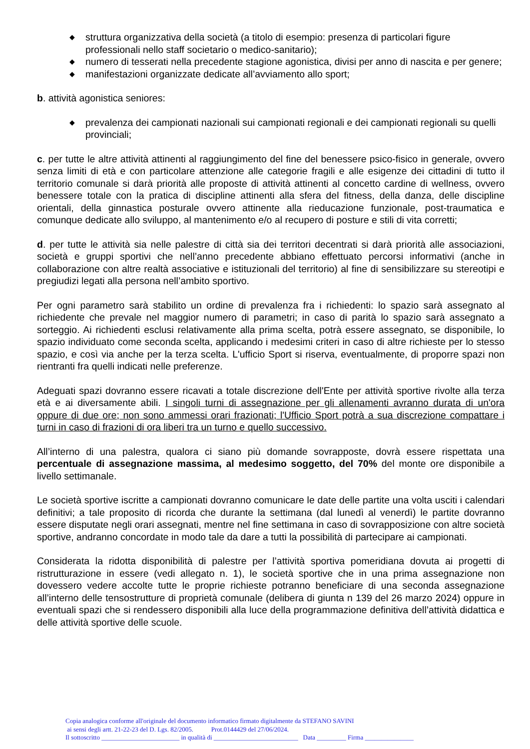◆ struttura organizzativa della società (a titolo di esempio: presenza di particolari figure professionali nello staff societario o medico-sanitario);
◆ numero di tesserati nella precedente stagione agonistica, divisi per anno di nascita e per genere;
◆ manifestazioni organizzate dedicate all’avviamento allo sport;
b. attività agonistica seniores:
◆ prevalenza dei campionati nazionali sui campionati regionali e dei campionati regionali su quelli provinciali;
c. per tutte le altre attività attinenti al raggiungimento del fine del benessere psico-fisico in generale, ovvero senza limiti di età e con particolare attenzione alle categorie fragili e alle esigenze dei cittadini di tutto il territorio comunale si darà priorità alle proposte di attività attinenti al concetto cardine di wellness, ovvero benessere totale con la pratica di discipline attinenti alla sfera del fitness, della danza, delle discipline orientali, della ginnastica posturale ovvero attinente alla rieducazione funzionale, post-traumatica e comunque dedicate allo sviluppo, al mantenimento e/o al recupero di posture e stili di vita corretti;
d. per tutte le attività sia nelle palestre di città sia dei territori decentrati si darà priorità alle associazioni, società e gruppi sportivi che nell’anno precedente abbiano effettuato percorsi informativi (anche in collaborazione con altre realtà associative e istituzionali del territorio) al fine di sensibilizzare su stereotipi e pregiudizi legati alla persona nell’ambito sportivo.
Per ogni parametro sarà stabilito un ordine di prevalenza fra i richiedenti: lo spazio sarà assegnato al richiedente che prevale nel maggior numero di parametri; in caso di parità lo spazio sarà assegnato a sorteggio. Ai richiedenti esclusi relativamente alla prima scelta, potrà essere assegnato, se disponibile, lo spazio individuato come seconda scelta, applicando i medesimi criteri in caso di altre richieste per lo stesso spazio, e così via anche per la terza scelta. L'ufficio Sport si riserva, eventualmente, di proporre spazi non rientranti fra quelli indicati nelle preferenze.
Adeguati spazi dovranno essere ricavati a totale discrezione dell'Ente per attività sportive rivolte alla terza età e ai diversamente abili. I singoli turni di assegnazione per gli allenamenti avranno durata di un'ora oppure di due ore; non sono ammessi orari frazionati; l'Ufficio Sport potrà a sua discrezione compattare i turni in caso di frazioni di ora liberi tra un turno e quello successivo.
All’interno di una palestra, qualora ci siano più domande sovrapposte, dovrà essere rispettata una percentuale di assegnazione massima, al medesimo soggetto, del 70% del monte ore disponibile a livello settimanale.
Le società sportive iscritte a campionati dovranno comunicare le date delle partite una volta usciti i calendari definitivi; a tale proposito di ricorda che durante la settimana (dal lunedì al venerdì) le partite dovranno essere disputate negli orari assegnati, mentre nel fine settimana in caso di sovrapposizione con altre società sportive, andranno concordate in modo tale da dare a tutti la possibilità di partecipare ai campionati.
Considerata la ridotta disponibilità di palestre per l’attività sportiva pomeridiana dovuta ai progetti di ristrutturazione in essere (vedi allegato n. 1), le società sportive che in una prima assegnazione non dovessero vedere accolte tutte le proprie richieste potranno beneficiare di una seconda assegnazione all’interno delle tensostrutture di proprietà comunale (delibera di giunta n 139 del 26 marzo 2024) oppure in eventuali spazi che si rendessero disponibili alla luce della programmazione definitiva dell’attività didattica e delle attività sportive delle scuole.
Copia analogica conforme all'originale del documento informatico firmato digitalmente da STEFANO SAVINI
ai sensi degli artt. 21-22-23 del D. Lgs. 82/2005. Prot.0144429 del 27/06/2024.
Il sottoscritto ________________________ in qualità di __________________________ Data _________ Firma _______________